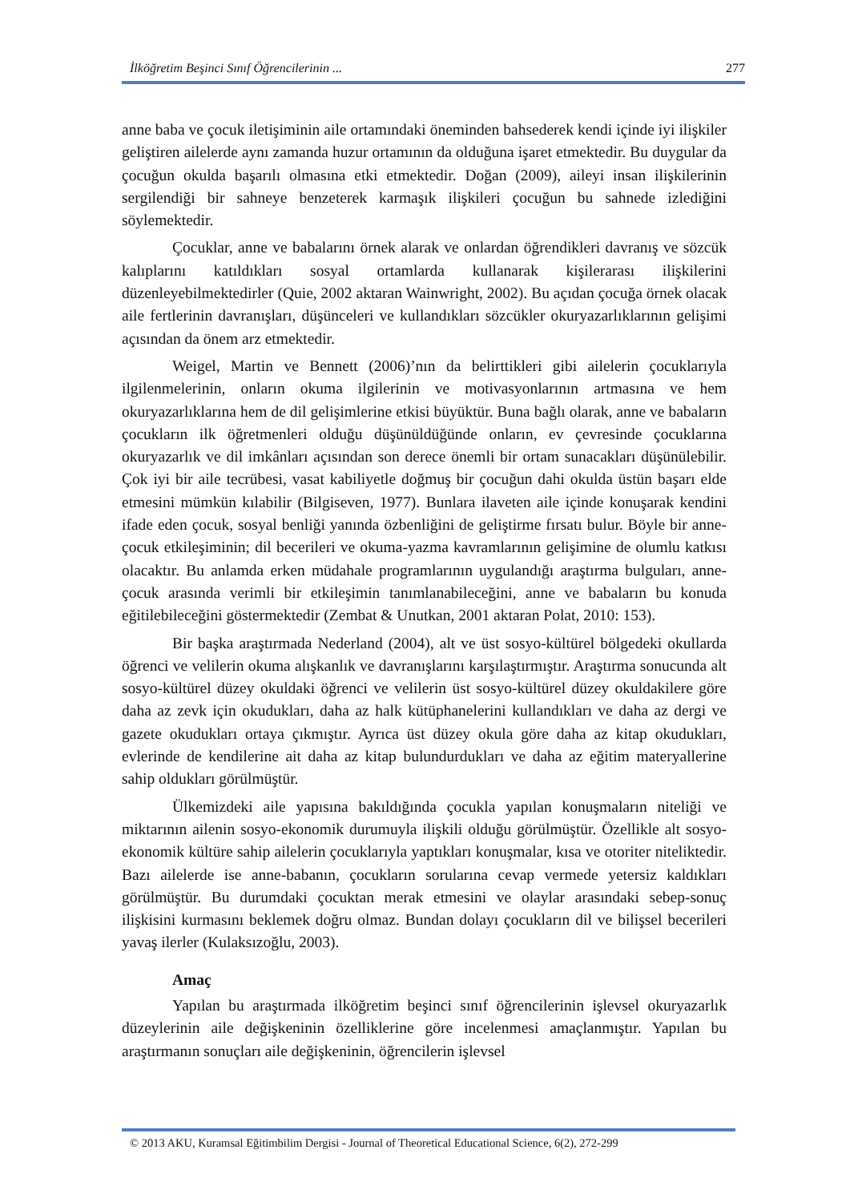İlköğretim Beşinci Sınıf Öğrencilerinin ... 277
anne baba ve çocuk iletişiminin aile ortamındaki öneminden bahsederek kendi içinde iyi ilişkiler geliştiren ailelerde aynı zamanda huzur ortamının da olduğuna işaret etmektedir. Bu duygular da çocuğun okulda başarılı olmasına etki etmektedir. Doğan (2009), aileyi insan ilişkilerinin sergilendiği bir sahneye benzeterek karmaşık ilişkileri çocuğun bu sahnede izlediğini söylemektedir.
Çocuklar, anne ve babalarını örnek alarak ve onlardan öğrendikleri davranış ve sözcük kalıplarını katıldıkları sosyal ortamlarda kullanarak kişilerarası ilişkilerini düzenleyebilmektedirler (Quie, 2002 aktaran Wainwright, 2002). Bu açıdan çocuğa örnek olacak aile fertlerinin davranışları, düşünceleri ve kullandıkları sözcükler okuryazarlıklarının gelişimi açısından da önem arz etmektedir.
Weigel, Martin ve Bennett (2006)’nın da belirttikleri gibi ailelerin çocuklarıyla ilgilenmelerinin, onların okuma ilgilerinin ve motivasyonlarının artmasına ve hem okuryazarlıklarına hem de dil gelişimlerine etkisi büyüktür. Buna bağlı olarak, anne ve babaların çocukların ilk öğretmenleri olduğu düşünüldüğünde onların, ev çevresinde çocuklarına okuryazarlık ve dil imkânları açısından son derece önemli bir ortam sunacakları düşünülebilir. Çok iyi bir aile tecrübesi, vasat kabiliyetle doğmuş bir çocuğun dahi okulda üstün başarı elde etmesini mümkün kılabilir (Bilgiseven, 1977). Bunlara ilaveten aile içinde konuşarak kendini ifade eden çocuk, sosyal benliği yanında özbenliğini de geliştirme fırsatı bulur. Böyle bir anne-çocuk etkileşiminin; dil becerileri ve okuma-yazma kavramlarının gelişimine de olumlu katkısı olacaktır. Bu anlamda erken müdahale programlarının uygulandığı araştırma bulguları, anne-çocuk arasında verimli bir etkileşimin tanımlanabileceğini, anne ve babaların bu konuda eğitilebileceğini göstermektedir (Zembat & Unutkan, 2001 aktaran Polat, 2010: 153).
Bir başka araştırmada Nederland (2004), alt ve üst sosyo-kültürel bölgedeki okullarda öğrenci ve velilerin okuma alışkanlık ve davranışlarını karşılaştırmıştır. Araştırma sonucunda alt sosyo-kültürel düzey okuldaki öğrenci ve velilerin üst sosyo-kültürel düzey okuldakilere göre daha az zevk için okudukları, daha az halk kütüphanelerini kullandıkları ve daha az dergi ve gazete okudukları ortaya çıkmıştır. Ayrıca üst düzey okula göre daha az kitap okudukları, evlerinde de kendilerine ait daha az kitap bulundurdukları ve daha az eğitim materyallerine sahip oldukları görülmüştür.
Ülkemizdeki aile yapısına bakıldığında çocukla yapılan konuşmaların niteliği ve miktarının ailenin sosyo-ekonomik durumuyla ilişkili olduğu görülmüştür. Özellikle alt sosyo-ekonomik kültüre sahip ailelerin çocuklarıyla yaptıkları konuşmalar, kısa ve otoriter niteliktedir. Bazı ailelerde ise anne-babanın, çocukların sorularına cevap vermede yetersiz kaldıkları görülmüştür. Bu durumdaki çocuktan merak etmesini ve olaylar arasındaki sebep-sonuç ilişkisini kurmasını beklemek doğru olmaz. Bundan dolayı çocukların dil ve bilişsel becerileri yavaş ilerler (Kulaksızoğlu, 2003).
Amaç
Yapılan bu araştırmada ilköğretim beşinci sınıf öğrencilerinin işlevsel okuryazarlık düzeylerinin aile değişkeninin özelliklerine göre incelenmesi amaçlanmıştır. Yapılan bu araştırmanın sonuçları aile değişkeninin, öğrencilerin işlevsel
© 2013 AKU, Kuramsal Eğitimbilim Dergisi - Journal of Theoretical Educational Science, 6(2), 272-299